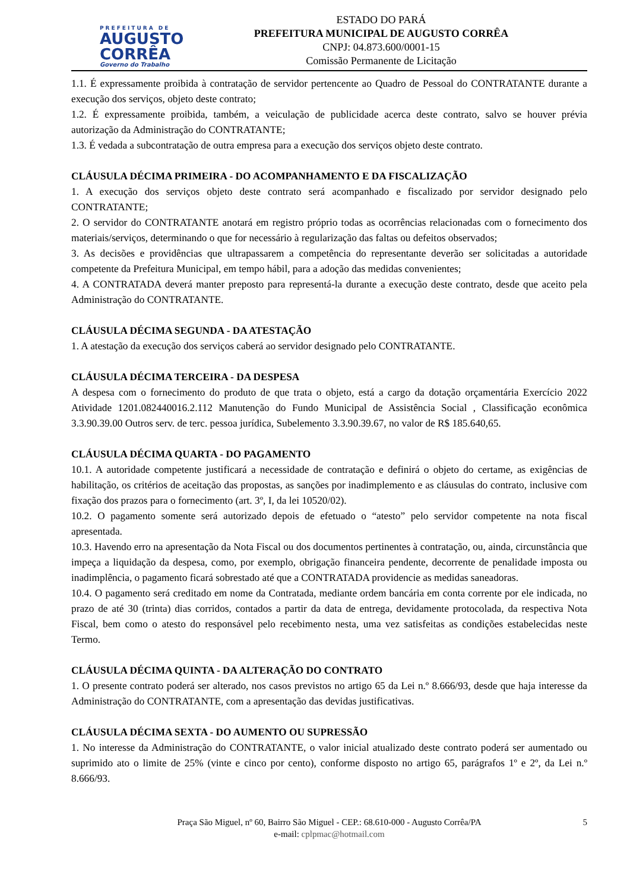PREFEITURA DE
AUGUSTO
CORRÊA
Governo do Trabalho
ESTADO DO PARÁ
PREFEITURA MUNICIPAL DE AUGUSTO CORRÊA
CNPJ: 04.873.600/0001-15
Comissão Permanente de Licitação
1.1. É expressamente proibida à contratação de servidor pertencente ao Quadro de Pessoal do CONTRATANTE durante a execução dos serviços, objeto deste contrato;
1.2. É expressamente proibida, também, a veiculação de publicidade acerca deste contrato, salvo se houver prévia autorização da Administração do CONTRATANTE;
1.3. É vedada a subcontratação de outra empresa para a execução dos serviços objeto deste contrato.
CLÁUSULA DÉCIMA PRIMEIRA - DO ACOMPANHAMENTO E DA FISCALIZAÇÃO
1. A execução dos serviços objeto deste contrato será acompanhado e fiscalizado por servidor designado pelo CONTRATANTE;
2. O servidor do CONTRATANTE anotará em registro próprio todas as ocorrências relacionadas com o fornecimento dos materiais/serviços, determinando o que for necessário à regularização das faltas ou defeitos observados;
3. As decisões e providências que ultrapassarem a competência do representante deverão ser solicitadas a autoridade competente da Prefeitura Municipal, em tempo hábil, para a adoção das medidas convenientes;
4. A CONTRATADA deverá manter preposto para representá-la durante a execução deste contrato, desde que aceito pela Administração do CONTRATANTE.
CLÁUSULA DÉCIMA SEGUNDA - DA ATESTAÇÃO
1. A atestação da execução dos serviços caberá ao servidor designado pelo CONTRATANTE.
CLÁUSULA DÉCIMA TERCEIRA - DA DESPESA
A despesa com o fornecimento do produto de que trata o objeto, está a cargo da dotação orçamentária Exercício 2022 Atividade 1201.082440016.2.112 Manutenção do Fundo Municipal de Assistência Social , Classificação econômica 3.3.90.39.00 Outros serv. de terc. pessoa jurídica, Subelemento 3.3.90.39.67, no valor de R$ 185.640,65.
CLÁUSULA DÉCIMA QUARTA - DO PAGAMENTO
10.1. A autoridade competente justificará a necessidade de contratação e definirá o objeto do certame, as exigências de habilitação, os critérios de aceitação das propostas, as sanções por inadimplemento e as cláusulas do contrato, inclusive com fixação dos prazos para o fornecimento (art. 3º, I, da lei 10520/02).
10.2. O pagamento somente será autorizado depois de efetuado o “atesto” pelo servidor competente na nota fiscal apresentada.
10.3. Havendo erro na apresentação da Nota Fiscal ou dos documentos pertinentes à contratação, ou, ainda, circunstância que impeça a liquidação da despesa, como, por exemplo, obrigação financeira pendente, decorrente de penalidade imposta ou inadimplência, o pagamento ficará sobrestado até que a CONTRATADA providencie as medidas saneadoras.
10.4. O pagamento será creditado em nome da Contratada, mediante ordem bancária em conta corrente por ele indicada, no prazo de até 30 (trinta) dias corridos, contados a partir da data de entrega, devidamente protocolada, da respectiva Nota Fiscal, bem como o atesto do responsável pelo recebimento nesta, uma vez satisfeitas as condições estabelecidas neste Termo.
CLÁUSULA DÉCIMA QUINTA - DA ALTERAÇÃO DO CONTRATO
1. O presente contrato poderá ser alterado, nos casos previstos no artigo 65 da Lei n.º 8.666/93, desde que haja interesse da Administração do CONTRATANTE, com a apresentação das devidas justificativas.
CLÁUSULA DÉCIMA SEXTA - DO AUMENTO OU SUPRESSÃO
1. No interesse da Administração do CONTRATANTE, o valor inicial atualizado deste contrato poderá ser aumentado ou suprimido ato o limite de 25% (vinte e cinco por cento), conforme disposto no artigo 65, parágrafos 1º e 2º, da Lei n.º 8.666/93.
Praça São Miguel, nº 60, Bairro São Miguel - CEP.: 68.610-000 - Augusto Corrêa/PA 5
e-mail: cplpmac@hotmail.com